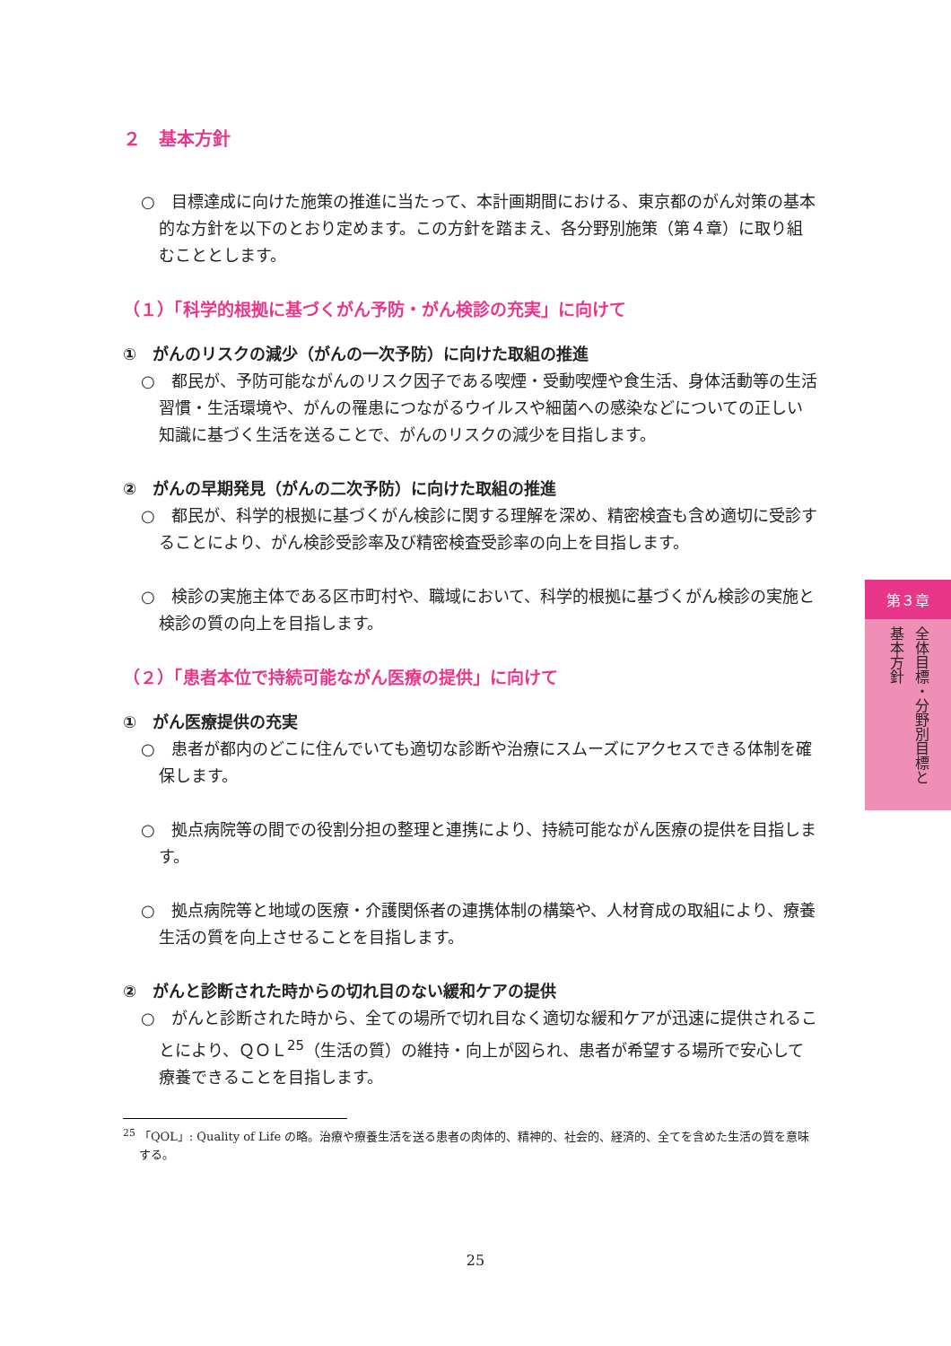２　基本方針
○　目標達成に向けた施策の推進に当たって、本計画期間における、東京都のがん対策の基本的な方針を以下のとおり定めます。この方針を踏まえ、各分野別施策（第４章）に取り組むこととします。
（１）「科学的根拠に基づくがん予防・がん検診の充実」に向けて
①　がんのリスクの減少（がんの一次予防）に向けた取組の推進
○　都民が、予防可能ながんのリスク因子である喫煙・受動喫煙や食生活、身体活動等の生活習慣・生活環境や、がんの罹患につながるウイルスや細菌への感染などについての正しい知識に基づく生活を送ることで、がんのリスクの減少を目指します。
②　がんの早期発見（がんの二次予防）に向けた取組の推進
○　都民が、科学的根拠に基づくがん検診に関する理解を深め、精密検査も含め適切に受診することにより、がん検診受診率及び精密検査受診率の向上を目指します。
○　検診の実施主体である区市町村や、職域において、科学的根拠に基づくがん検診の実施と検診の質の向上を目指します。
（２）「患者本位で持続可能ながん医療の提供」に向けて
①　がん医療提供の充実
○　患者が都内のどこに住んでいても適切な診断や治療にスムーズにアクセスできる体制を確保します。
○　拠点病院等の間での役割分担の整理と連携により、持続可能ながん医療の提供を目指します。
○　拠点病院等と地域の医療・介護関係者の連携体制の構築や、人材育成の取組により、療養生活の質を向上させることを目指します。
②　がんと診断された時からの切れ目のない緩和ケアの提供
○　がんと診断された時から、全ての場所で切れ目なく適切な緩和ケアが迅速に提供されることにより、ＱＯＬ<sup>25</sup>（生活の質）の維持・向上が図られ、患者が希望する場所で安心して療養できることを目指します。
<sup>25</sup> 「QOL」: Quality of Life の略。治療や療養生活を送る患者の肉体的、精神的、社会的、経済的、全てを含めた生活の質を意味する。
第３章
全体目標・分野別目標と
基本方針
25